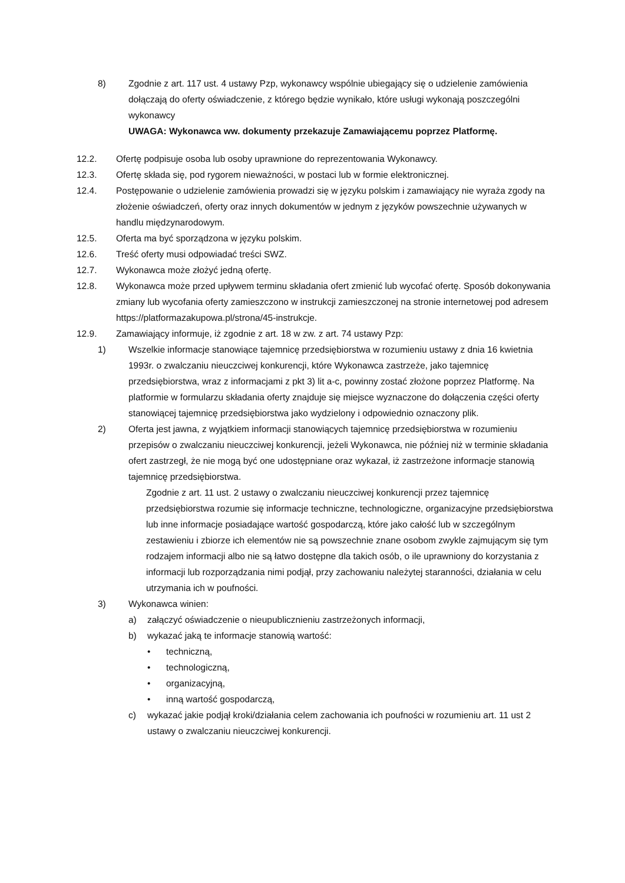8) Zgodnie z art. 117 ust. 4 ustawy Pzp, wykonawcy wspólnie ubiegający się o udzielenie zamówienia dołączają do oferty oświadczenie, z którego będzie wynikało, które usługi wykonają poszczególni wykonawcy
UWAGA: Wykonawca ww. dokumenty przekazuje Zamawiającemu poprzez Platformę.
12.2. Ofertę podpisuje osoba lub osoby uprawnione do reprezentowania Wykonawcy.
12.3. Ofertę składa się, pod rygorem nieważności, w postaci lub w formie elektronicznej.
12.4. Postępowanie o udzielenie zamówienia prowadzi się w języku polskim i zamawiający nie wyraża zgody na złożenie oświadczeń, oferty oraz innych dokumentów w jednym z języków powszechnie używanych w handlu międzynarodowym.
12.5. Oferta ma być sporządzona w języku polskim.
12.6. Treść oferty musi odpowiadać treści SWZ.
12.7. Wykonawca może złożyć jedną ofertę.
12.8. Wykonawca może przed upływem terminu składania ofert zmienić lub wycofać ofertę. Sposób dokonywania zmiany lub wycofania oferty zamieszczono w instrukcji zamieszczonej na stronie internetowej pod adresem https://platformazakupowa.pl/strona/45-instrukcje.
12.9. Zamawiający informuje, iż zgodnie z art. 18 w zw. z art. 74 ustawy Pzp:
1) Wszelkie informacje stanowiące tajemnicę przedsiębiorstwa w rozumieniu ustawy z dnia 16 kwietnia 1993r. o zwalczaniu nieuczciwej konkurencji, które Wykonawca zastrzeże, jako tajemnicę przedsiębiorstwa, wraz z informacjami z pkt 3) lit a-c, powinny zostać złożone poprzez Platformę. Na platformie w formularzu składania oferty znajduje się miejsce wyznaczone do dołączenia części oferty stanowiącej tajemnicę przedsiębiorstwa jako wydzielony i odpowiednio oznaczony plik.
2) Oferta jest jawna, z wyjątkiem informacji stanowiących tajemnicę przedsiębiorstwa w rozumieniu przepisów o zwalczaniu nieuczciwej konkurencji, jeżeli Wykonawca, nie później niż w terminie składania ofert zastrzegł, że nie mogą być one udostępniane oraz wykazał, iż zastrzeżone informacje stanowią tajemnicę przedsiębiorstwa.
Zgodnie z art. 11 ust. 2 ustawy o zwalczaniu nieuczciwej konkurencji przez tajemnicę przedsiębiorstwa rozumie się informacje techniczne, technologiczne, organizacyjne przedsiębiorstwa lub inne informacje posiadające wartość gospodarczą, które jako całość lub w szczególnym zestawieniu i zbiorze ich elementów nie są powszechnie znane osobom zwykle zajmującym się tym rodzajem informacji albo nie są łatwo dostępne dla takich osób, o ile uprawniony do korzystania z informacji lub rozporządzania nimi podjął, przy zachowaniu należytej staranności, działania w celu utrzymania ich w poufności.
3) Wykonawca winien:
a) załączyć oświadczenie o nieupublicznieniu zastrzeżonych informacji,
b) wykazać jaką te informacje stanowią wartość:
• techniczną,
• technologiczną,
• organizacyjną,
• inną wartość gospodarczą,
c) wykazać jakie podjął kroki/działania celem zachowania ich poufności w rozumieniu art. 11 ust 2 ustawy o zwalczaniu nieuczciwej konkurencji.